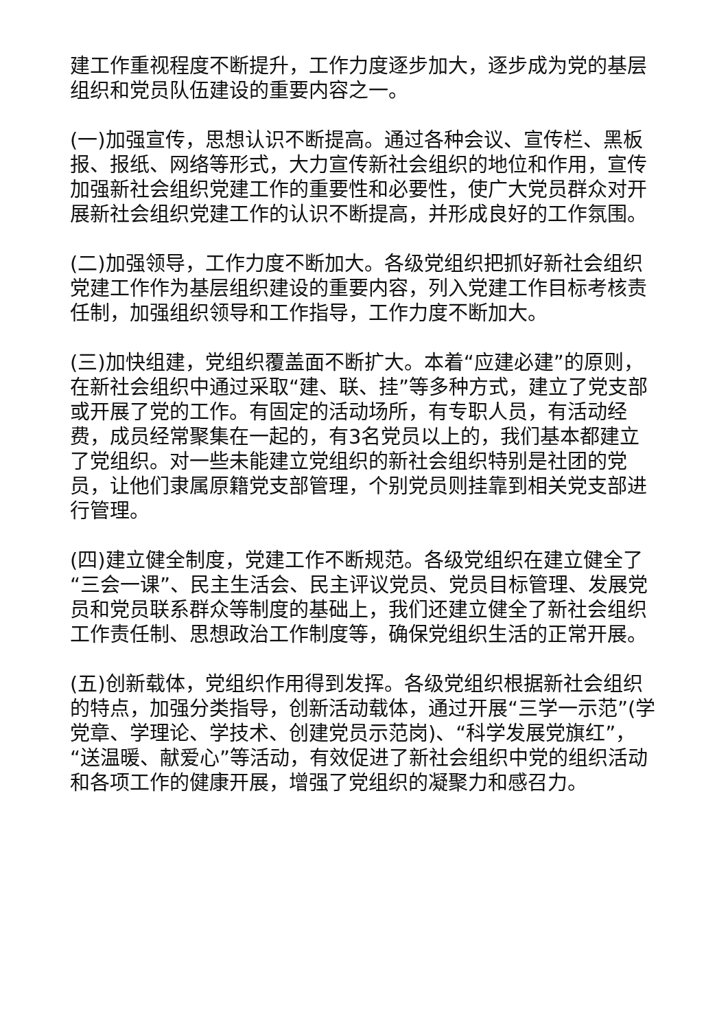建工作重视程度不断提升，工作力度逐步加大，逐步成为党的基层组织和党员队伍建设的重要内容之一。
(一)加强宣传，思想认识不断提高。通过各种会议、宣传栏、黑板报、报纸、网络等形式，大力宣传新社会组织的地位和作用，宣传加强新社会组织党建工作的重要性和必要性，使广大党员群众对开展新社会组织党建工作的认识不断提高，并形成良好的工作氛围。
(二)加强领导，工作力度不断加大。各级党组织把抓好新社会组织党建工作作为基层组织建设的重要内容，列入党建工作目标考核责任制，加强组织领导和工作指导，工作力度不断加大。
(三)加快组建，党组织覆盖面不断扩大。本着“应建必建”的原则，在新社会组织中通过采取“建、联、挂”等多种方式，建立了党支部或开展了党的工作。有固定的活动场所，有专职人员，有活动经费，成员经常聚集在一起的，有3名党员以上的，我们基本都建立了党组织。对一些未能建立党组织的新社会组织特别是社团的党员，让他们隶属原籍党支部管理，个别党员则挂靠到相关党支部进行管理。
(四)建立健全制度，党建工作不断规范。各级党组织在建立健全了“三会一课”、民主生活会、民主评议党员、党员目标管理、发展党员和党员联系群众等制度的基础上，我们还建立健全了新社会组织工作责任制、思想政治工作制度等，确保党组织生活的正常开展。
(五)创新载体，党组织作用得到发挥。各级党组织根据新社会组织的特点，加强分类指导，创新活动载体，通过开展“三学一示范”(学党章、学理论、学技术、创建党员示范岗)、“科学发展党旗红”，“送温暖、献爱心”等活动，有效促进了新社会组织中党的组织活动和各项工作的健康开展，增强了党组织的凝聚力和感召力。